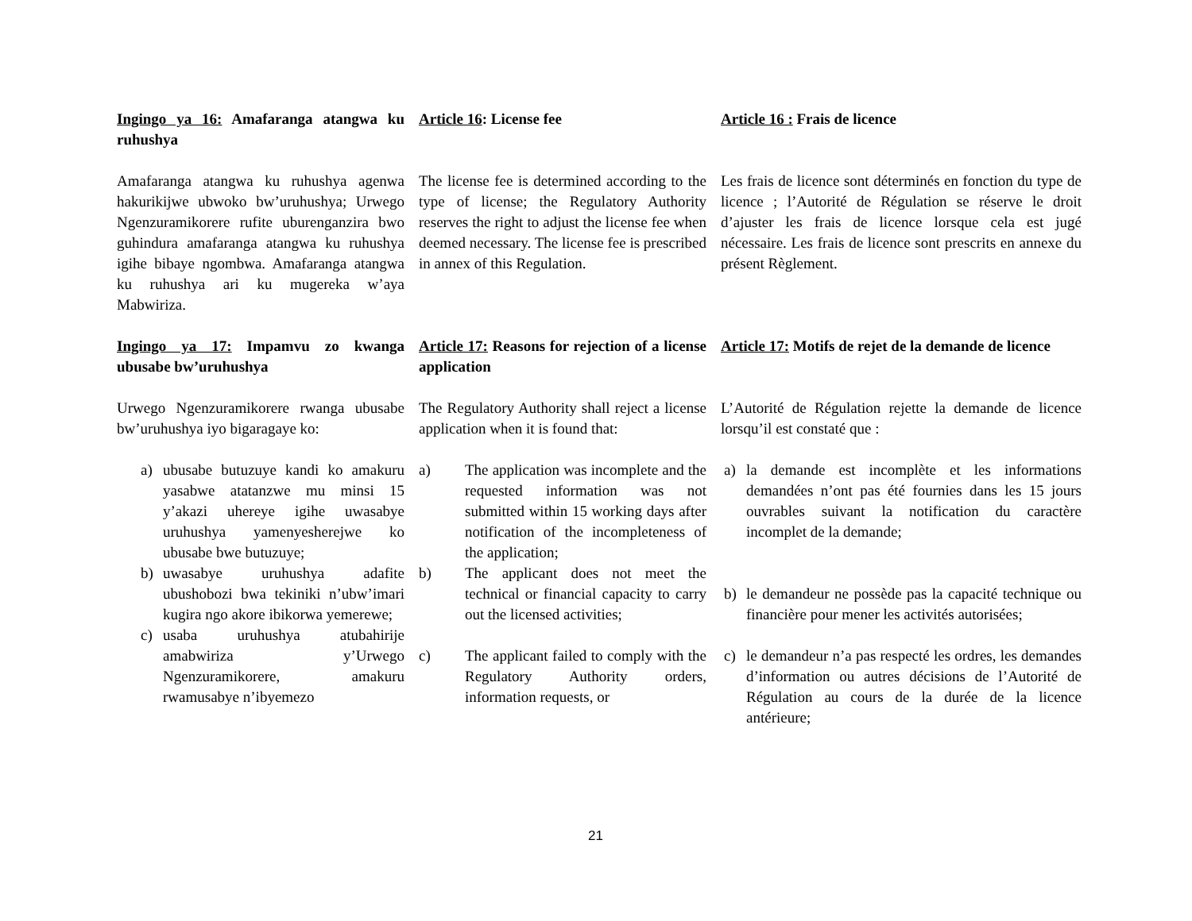Ingingo ya 16: Amafaranga atangwa ku ruhushya
Article 16: License fee
Article 16 : Frais de licence
Amafaranga atangwa ku ruhushya agenwa hakurikijwe ubwoko bw’uruhushya; Urwego Ngenzuramikorere rufite uburenganzira bwo guhindura amafaranga atangwa ku ruhushya igihe bibaye ngombwa. Amafaranga atangwa ku ruhushya ari ku mugereka w’aya Mabwiriza.
The license fee is determined according to the type of license; the Regulatory Authority reserves the right to adjust the license fee when deemed necessary. The license fee is prescribed in annex of this Regulation.
Les frais de licence sont déterminés en fonction du type de licence ; l’Autorité de Régulation se réserve le droit d’ajuster les frais de licence lorsque cela est jugé nécessaire. Les frais de licence sont prescrits en annexe du présent Règlement.
Ingingo ya 17: Impamvu zo kwanga ubusabe bw’uruhushya
Article 17: Reasons for rejection of a license application
Article 17: Motifs de rejet de la demande de licence
Urwego Ngenzuramikorere rwanga ubusabe bw’uruhushya iyo bigaragaye ko:
The Regulatory Authority shall reject a license application when it is found that:
L’Autorité de Régulation rejette la demande de licence lorsqu’il est constaté que :
a) ubusabe butuzuye kandi ko amakuru yasabwe atatanzwe mu minsi 15 y’akazi uhereye igihe uwasabye uruhushya yamenyesherejwe ko ubusabe bwe butuzuye;
b) uwasabye uruhushya adafite ubushobozi bwa tekiniki n’ubw’imari kugira ngo akore ibikorwa yemerewe;
c) usaba uruhushya atubahirije amabwiriza y’Urwego Ngenzuramikorere, amakuru rwamusabye n’ibyemezo
a) The application was incomplete and the requested information was not submitted within 15 working days after notification of the incompleteness of the application;
b) The applicant does not meet the technical or financial capacity to carry out the licensed activities;
c) The applicant failed to comply with the Regulatory Authority orders, information requests, or
a) la demande est incomplète et les informations demandées n’ont pas été fournies dans les 15 jours ouvrables suivant la notification du caractère incomplet de la demande;
b) le demandeur ne possède pas la capacité technique ou financière pour mener les activités autorisées;
c) le demandeur n’a pas respecté les ordres, les demandes d’information ou autres décisions de l’Autorité de Régulation au cours de la durée de la licence antérieure;
21